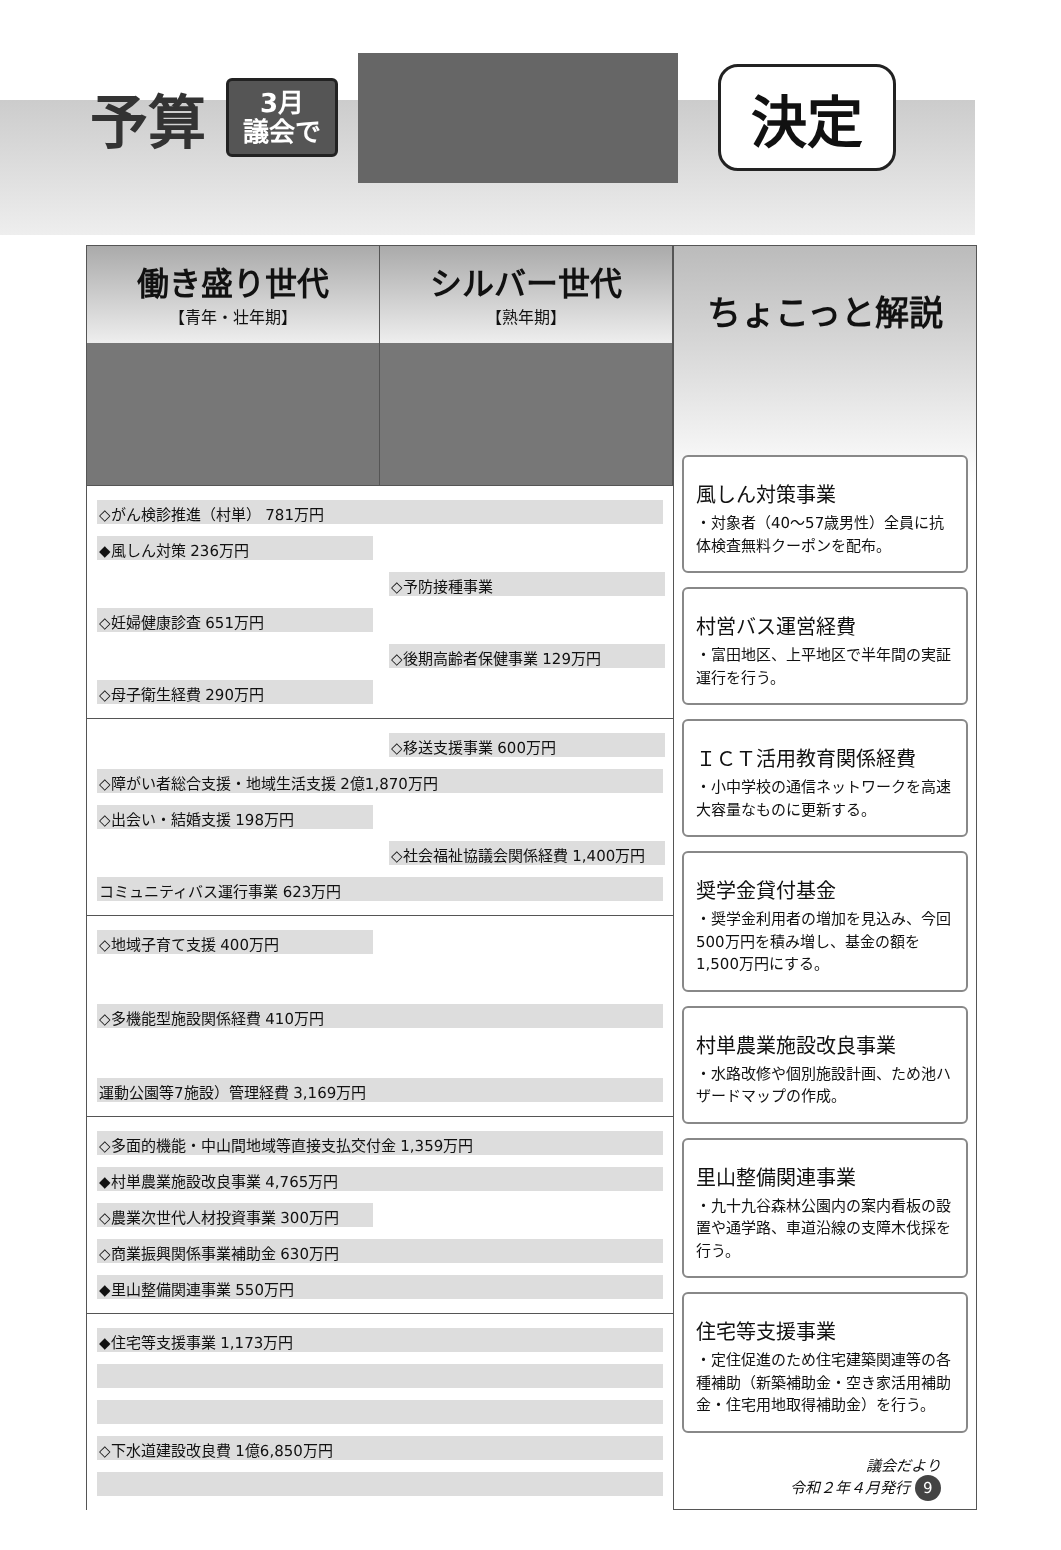予算
3月
議会で
決定
働き盛り世代
【青年・壮年期】
シルバー世代
【熟年期】
◇がん検診推進（村単） 781万円
◆風しん対策 236万円
◇予防接種事業
◇妊婦健康診査 651万円
◇後期高齢者保健事業 129万円
◇母子衛生経費 290万円
◇移送支援事業 600万円
◇障がい者総合支援・地域生活支援 2億1,870万円
◇出会い・結婚支援 198万円
◇社会福祉協議会関係経費 1,400万円
コミュニティバス運行事業 623万円
◇地域子育て支援 400万円
◇多機能型施設関係経費 410万円
運動公園等7施設）管理経費 3,169万円
◇多面的機能・中山間地域等直接支払交付金 1,359万円
◆村単農業施設改良事業 4,765万円
◇農業次世代人材投資事業 300万円
◇商業振興関係事業補助金 630万円
◆里山整備関連事業 550万円
◆住宅等支援事業 1,173万円
◇下水道建設改良費 1億6,850万円
ちょこっと解説
風しん対策事業
・対象者（40〜57歳男性）全員に抗体検査無料クーポンを配布。
村営バス運営経費
・富田地区、上平地区で半年間の実証運行を行う。
ＩＣＴ活用教育関係経費
・小中学校の通信ネットワークを高速大容量なものに更新する。
奨学金貸付基金
・奨学金利用者の増加を見込み、今回500万円を積み増し、基金の額を1,500万円にする。
村単農業施設改良事業
・水路改修や個別施設計画、ため池ハザードマップの作成。
里山整備関連事業
・九十九谷森林公園内の案内看板の設置や通学路、車道沿線の支障木伐採を行う。
住宅等支援事業
・定住促進のため住宅建築関連等の各種補助（新築補助金・空き家活用補助金・住宅用地取得補助金）を行う。
議会だより
令和２年４月発行 9